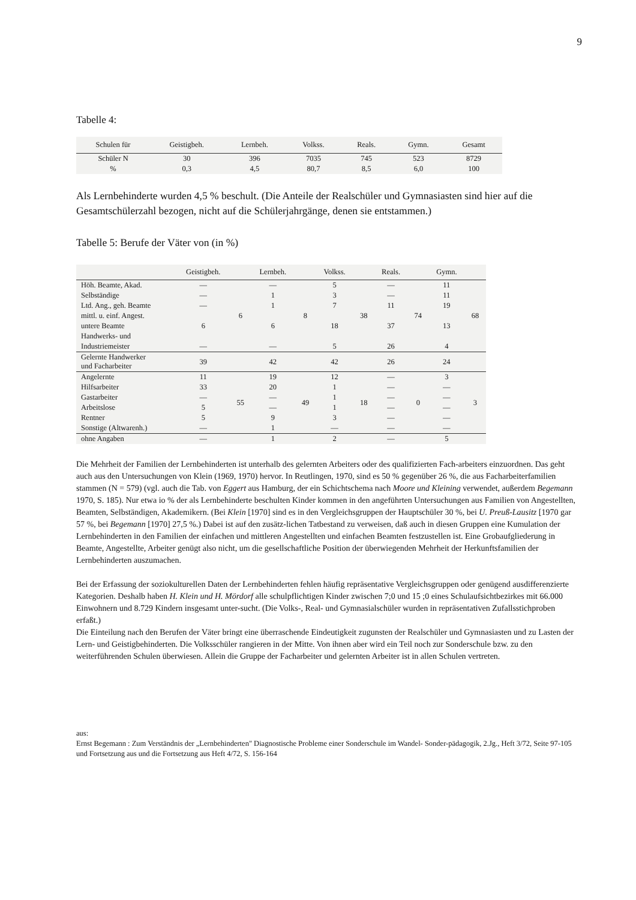9
Tabelle 4:
| Schulen für | Geistigbeh. | Lernbeh. | Volkss. | Reals. | Gymn. | Gesamt |
| --- | --- | --- | --- | --- | --- | --- |
| Schüler N | 30 | 396 | 7035 | 745 | 523 | 8729 |
| % | 0,3 | 4,5 | 80,7 | 8,5 | 6,0 | 100 |
Als Lernbehinderte wurden 4,5 % beschult. (Die Anteile der Realschüler und Gymnasiasten sind hier auf die Gesamtschülerzahl bezogen, nicht auf die Schülerjahrgänge, denen sie entstammen.)
Tabelle 5: Berufe der Väter von (in %)
| | Geistigbeh. | | Lernbeh. | | Volkss. | | Reals. | | Gymn. | |
| --- | --- | --- | --- | --- | --- | --- | --- | --- | --- | --- |
| Höh. Beamte, Akad. | — | 6 | — | 8 | 5 | 38 | — | 74 | 11 | 68 |
| Selbständige | — | | 1 | | 3 | | — | | 11 | |
| Ltd. Ang., geh. Beamte | — | | 1 | | 7 | | 11 | | 19 | |
| mittl. u. einf. Angest. | | | | | | | | | | |
| untere Beamte | 6 | | 6 | | 18 | | 37 | | 13 | |
| Handwerks- und | | | | | | | | | | |
| Industriemeister | — | | — | | 5 | | 26 | | 4 | |
| Gelernte Handwerker und Facharbeiter | 39 | | 42 | | 42 | | 26 | | 24 | |
| Angelernte | 11 | 55 | 19 | 49 | 12 | 18 | — | 0 | 3 | 3 |
| Hilfsarbeiter | 33 | | 20 | | 1 | | — | | — | |
| Gastarbeiter | — | | — | | 1 | | — | | — | |
| Arbeitslose | 5 | | — | | 1 | | — | | — | |
| Rentner | 5 | | 9 | | 3 | | — | | — | |
| Sonstige (Altwarenh.) | — | | 1 | | — | | — | | — | |
| ohne Angaben | — | | 1 | | 2 | | — | | 5 | |
Die Mehrheit der Familien der Lernbehinderten ist unterhalb des gelernten Arbeiters oder des qualifizierten Fach-arbeiters einzuordnen. Das geht auch aus den Untersuchungen von Klein (1969, 1970) hervor. In Reutlingen, 1970, sind es 50 % gegenüber 26 %, die aus Facharbeiterfamilien stammen (N = 579) (vgl. auch die Tab. von Eggert aus Hamburg, der ein Schichtschema nach Moore und Kleining verwendet, außerdem Begemann 1970, S. 185). Nur etwa io % der als Lernbehinderte beschulten Kinder kommen in den angeführten Untersuchungen aus Familien von Angestellten, Beamten, Selbständigen, Akademikern. (Bei Klein [1970] sind es in den Vergleichsgruppen der Hauptschüler 30 %, bei U. Preuß-Lausitz [1970 gar 57 %, bei Begemann [1970] 27,5 %.) Dabei ist auf den zusätz-lichen Tatbestand zu verweisen, daß auch in diesen Gruppen eine Kumulation der Lernbehinderten in den Familien der einfachen und mittleren Angestellten und einfachen Beamten festzustellen ist. Eine Grobaufgliederung in Beamte, Angestellte, Arbeiter genügt also nicht, um die gesellschaftliche Position der überwiegenden Mehrheit der Herkunftsfamilien der Lernbehinderten auszumachen.
Bei der Erfassung der soziokulturellen Daten der Lernbehinderten fehlen häufig repräsentative Vergleichsgruppen oder genügend ausdifferenzierte Kategorien. Deshalb haben H. Klein und H. Mördorf alle schulpflichtigen Kinder zwischen 7;0 und 15 ;0 eines Schulaufsichtbezirkes mit 66.000 Einwohnern und 8.729 Kindern insgesamt unter-sucht. (Die Volks-, Real- und Gymnasialschüler wurden in repräsentativen Zufallsstichproben erfaßt.)
Die Einteilung nach den Berufen der Väter bringt eine überraschende Eindeutigkeit zugunsten der Realschüler und Gymnasiasten und zu Lasten der Lern- und Geistigbehinderten. Die Volksschüler rangieren in der Mitte. Von ihnen aber wird ein Teil noch zur Sonderschule bzw. zu den weiterführenden Schulen überwiesen. Allein die Gruppe der Facharbeiter und gelernten Arbeiter ist in allen Schulen vertreten.
aus:
Ernst Begemann : Zum Verständnis der „Lernbehinderten" Diagnostische Probleme einer Sonderschule im Wandel- Sonder-pädagogik, 2.Jg., Heft 3/72, Seite 97-105 und Fortsetzung aus und die Fortsetzung aus Heft 4/72, S. 156-164